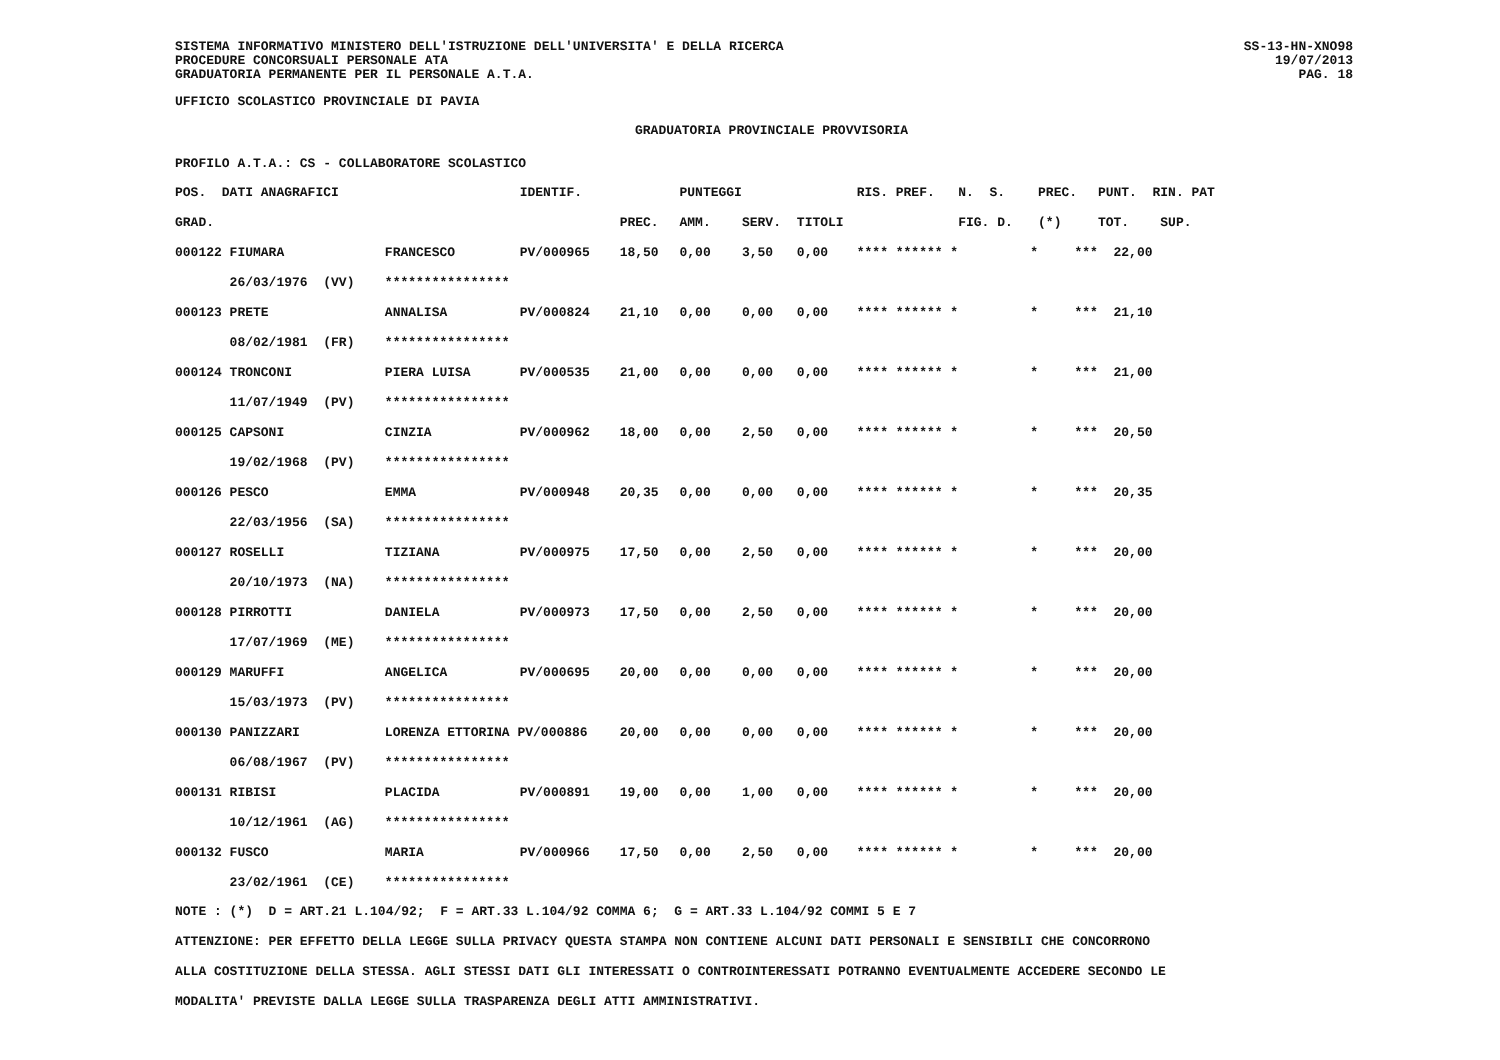SISTEMA INFORMATIVO MINISTERO DELL'ISTRUZIONE DELL'UNIVERSITA' E DELLA RICERCA
PROCEDURE CONCORSUALI PERSONALE ATA
GRADUATORIA PERMANENTE PER IL PERSONALE A.T.A.
SS-13-HN-XNO98
19/07/2013
PAG. 18
UFFICIO SCOLASTICO PROVINCIALE DI PAVIA
GRADUATORIA PROVINCIALE PROVVISORIA
PROFILO A.T.A.: CS - COLLABORATORE SCOLASTICO
| POS. DATI ANAGRAFICI | | IDENTIF. | | PUNTEGGI | | | RIS. PREF. | N. S. | PREC. | PUNT. RIN. PAT |
| --- | --- | --- | --- | --- | --- | --- | --- | --- | --- | --- |
| GRAD. | | | PREC. | AMM. | SERV. | TITOLI | | FIG. D. | (*) | TOT. SUP. |
| 000122 FIUMARA | FRANCESCO | PV/000965 | 18,50 | 0,00 | 3,50 | 0,00 | **** ****** * | * | *** | 22,00 |
| 26/03/1976 (VV) | **************** | | | | | | | | | |
| 000123 PRETE | ANNALISA | PV/000824 | 21,10 | 0,00 | 0,00 | 0,00 | **** ****** * | * | *** | 21,10 |
| 08/02/1981 (FR) | **************** | | | | | | | | | |
| 000124 TRONCONI | PIERA LUISA | PV/000535 | 21,00 | 0,00 | 0,00 | 0,00 | **** ****** * | * | *** | 21,00 |
| 11/07/1949 (PV) | **************** | | | | | | | | | |
| 000125 CAPSONI | CINZIA | PV/000962 | 18,00 | 0,00 | 2,50 | 0,00 | **** ****** * | * | *** | 20,50 |
| 19/02/1968 (PV) | **************** | | | | | | | | | |
| 000126 PESCO | EMMA | PV/000948 | 20,35 | 0,00 | 0,00 | 0,00 | **** ****** * | * | *** | 20,35 |
| 22/03/1956 (SA) | **************** | | | | | | | | | |
| 000127 ROSELLI | TIZIANA | PV/000975 | 17,50 | 0,00 | 2,50 | 0,00 | **** ****** * | * | *** | 20,00 |
| 20/10/1973 (NA) | **************** | | | | | | | | | |
| 000128 PIRROTTI | DANIELA | PV/000973 | 17,50 | 0,00 | 2,50 | 0,00 | **** ****** * | * | *** | 20,00 |
| 17/07/1969 (ME) | **************** | | | | | | | | | |
| 000129 MARUFFI | ANGELICA | PV/000695 | 20,00 | 0,00 | 0,00 | 0,00 | **** ****** * | * | *** | 20,00 |
| 15/03/1973 (PV) | **************** | | | | | | | | | |
| 000130 PANIZZARI | LORENZA ETTORINA PV/000886 | | 20,00 | 0,00 | 0,00 | 0,00 | **** ****** * | * | *** | 20,00 |
| 06/08/1967 (PV) | **************** | | | | | | | | | |
| 000131 RIBISI | PLACIDA | PV/000891 | 19,00 | 0,00 | 1,00 | 0,00 | **** ****** * | * | *** | 20,00 |
| 10/12/1961 (AG) | **************** | | | | | | | | | |
| 000132 FUSCO | MARIA | PV/000966 | 17,50 | 0,00 | 2,50 | 0,00 | **** ****** * | * | *** | 20,00 |
| 23/02/1961 (CE) | **************** | | | | | | | | | |
NOTE : (*) D = ART.21 L.104/92; F = ART.33 L.104/92 COMMA 6; G = ART.33 L.104/92 COMMI 5 E 7
ATTENZIONE: PER EFFETTO DELLA LEGGE SULLA PRIVACY QUESTA STAMPA NON CONTIENE ALCUNI DATI PERSONALI E SENSIBILI CHE CONCORRONO
ALLA COSTITUZIONE DELLA STESSA. AGLI STESSI DATI GLI INTERESSATI O CONTROINTERESSATI POTRANNO EVENTUALMENTE ACCEDERE SECONDO LE
MODALITA' PREVISTE DALLA LEGGE SULLA TRASPARENZA DEGLI ATTI AMMINISTRATIVI.